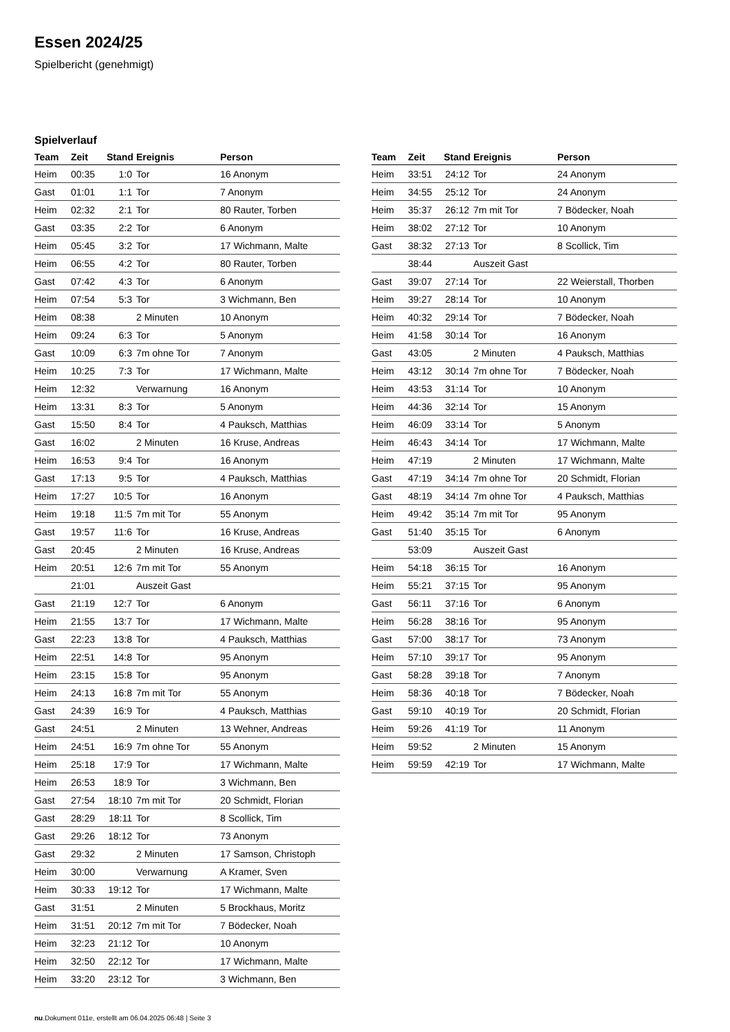Essen 2024/25
Spielbericht (genehmigt)
Spielverlauf
| Team | Zeit | Stand | Ereignis | Person |
| --- | --- | --- | --- | --- |
| Heim | 00:35 | 1:0 | Tor | 16 Anonym |
| Gast | 01:01 | 1:1 | Tor | 7 Anonym |
| Heim | 02:32 | 2:1 | Tor | 80 Rauter, Torben |
| Gast | 03:35 | 2:2 | Tor | 6 Anonym |
| Heim | 05:45 | 3:2 | Tor | 17 Wichmann, Malte |
| Heim | 06:55 | 4:2 | Tor | 80 Rauter, Torben |
| Gast | 07:42 | 4:3 | Tor | 6 Anonym |
| Heim | 07:54 | 5:3 | Tor | 3 Wichmann, Ben |
| Heim | 08:38 | | 2 Minuten | 10 Anonym |
| Heim | 09:24 | 6:3 | Tor | 5 Anonym |
| Gast | 10:09 | 6:3 | 7m ohne Tor | 7 Anonym |
| Heim | 10:25 | 7:3 | Tor | 17 Wichmann, Malte |
| Heim | 12:32 | | Verwarnung | 16 Anonym |
| Heim | 13:31 | 8:3 | Tor | 5 Anonym |
| Gast | 15:50 | 8:4 | Tor | 4 Pauksch, Matthias |
| Gast | 16:02 | | 2 Minuten | 16 Kruse, Andreas |
| Heim | 16:53 | 9:4 | Tor | 16 Anonym |
| Gast | 17:13 | 9:5 | Tor | 4 Pauksch, Matthias |
| Heim | 17:27 | 10:5 | Tor | 16 Anonym |
| Heim | 19:18 | 11:5 | 7m mit Tor | 55 Anonym |
| Gast | 19:57 | 11:6 | Tor | 16 Kruse, Andreas |
| Gast | 20:45 | | 2 Minuten | 16 Kruse, Andreas |
| Heim | 20:51 | 12:6 | 7m mit Tor | 55 Anonym |
| | 21:01 | | Auszeit Gast | |
| Gast | 21:19 | 12:7 | Tor | 6 Anonym |
| Heim | 21:55 | 13:7 | Tor | 17 Wichmann, Malte |
| Gast | 22:23 | 13:8 | Tor | 4 Pauksch, Matthias |
| Heim | 22:51 | 14:8 | Tor | 95 Anonym |
| Heim | 23:15 | 15:8 | Tor | 95 Anonym |
| Heim | 24:13 | 16:8 | 7m mit Tor | 55 Anonym |
| Gast | 24:39 | 16:9 | Tor | 4 Pauksch, Matthias |
| Gast | 24:51 | | 2 Minuten | 13 Wehner, Andreas |
| Heim | 24:51 | 16:9 | 7m ohne Tor | 55 Anonym |
| Heim | 25:18 | 17:9 | Tor | 17 Wichmann, Malte |
| Heim | 26:53 | 18:9 | Tor | 3 Wichmann, Ben |
| Gast | 27:54 | 18:10 | 7m mit Tor | 20 Schmidt, Florian |
| Gast | 28:29 | 18:11 | Tor | 8 Scollick, Tim |
| Gast | 29:26 | 18:12 | Tor | 73 Anonym |
| Gast | 29:32 | | 2 Minuten | 17 Samson, Christoph |
| Heim | 30:00 | | Verwarnung | A Kramer, Sven |
| Heim | 30:33 | 19:12 | Tor | 17 Wichmann, Malte |
| Gast | 31:51 | | 2 Minuten | 5 Brockhaus, Moritz |
| Heim | 31:51 | 20:12 | 7m mit Tor | 7 Bödecker, Noah |
| Heim | 32:23 | 21:12 | Tor | 10 Anonym |
| Heim | 32:50 | 22:12 | Tor | 17 Wichmann, Malte |
| Heim | 33:20 | 23:12 | Tor | 3 Wichmann, Ben |
| Team | Zeit | Stand | Ereignis | Person |
| --- | --- | --- | --- | --- |
| Heim | 33:51 | 24:12 | Tor | 24 Anonym |
| Heim | 34:55 | 25:12 | Tor | 24 Anonym |
| Heim | 35:37 | 26:12 | 7m mit Tor | 7 Bödecker, Noah |
| Heim | 38:02 | 27:12 | Tor | 10 Anonym |
| Gast | 38:32 | 27:13 | Tor | 8 Scollick, Tim |
| | 38:44 | | Auszeit Gast | |
| Gast | 39:07 | 27:14 | Tor | 22 Weierstall, Thorben |
| Heim | 39:27 | 28:14 | Tor | 10 Anonym |
| Heim | 40:32 | 29:14 | Tor | 7 Bödecker, Noah |
| Heim | 41:58 | 30:14 | Tor | 16 Anonym |
| Gast | 43:05 | | 2 Minuten | 4 Pauksch, Matthias |
| Heim | 43:12 | 30:14 | 7m ohne Tor | 7 Bödecker, Noah |
| Heim | 43:53 | 31:14 | Tor | 10 Anonym |
| Heim | 44:36 | 32:14 | Tor | 15 Anonym |
| Heim | 46:09 | 33:14 | Tor | 5 Anonym |
| Heim | 46:43 | 34:14 | Tor | 17 Wichmann, Malte |
| Heim | 47:19 | | 2 Minuten | 17 Wichmann, Malte |
| Gast | 47:19 | 34:14 | 7m ohne Tor | 20 Schmidt, Florian |
| Gast | 48:19 | 34:14 | 7m ohne Tor | 4 Pauksch, Matthias |
| Heim | 49:42 | 35:14 | 7m mit Tor | 95 Anonym |
| Gast | 51:40 | 35:15 | Tor | 6 Anonym |
| | 53:09 | | Auszeit Gast | |
| Heim | 54:18 | 36:15 | Tor | 16 Anonym |
| Heim | 55:21 | 37:15 | Tor | 95 Anonym |
| Gast | 56:11 | 37:16 | Tor | 6 Anonym |
| Heim | 56:28 | 38:16 | Tor | 95 Anonym |
| Gast | 57:00 | 38:17 | Tor | 73 Anonym |
| Heim | 57:10 | 39:17 | Tor | 95 Anonym |
| Gast | 58:28 | 39:18 | Tor | 7 Anonym |
| Heim | 58:36 | 40:18 | Tor | 7 Bödecker, Noah |
| Gast | 59:10 | 40:19 | Tor | 20 Schmidt, Florian |
| Heim | 59:26 | 41:19 | Tor | 11 Anonym |
| Heim | 59:52 | | 2 Minuten | 15 Anonym |
| Heim | 59:59 | 42:19 | Tor | 17 Wichmann, Malte |
nu.Dokument 011e, erstellt am 06.04.2025 06:48 | Seite 3